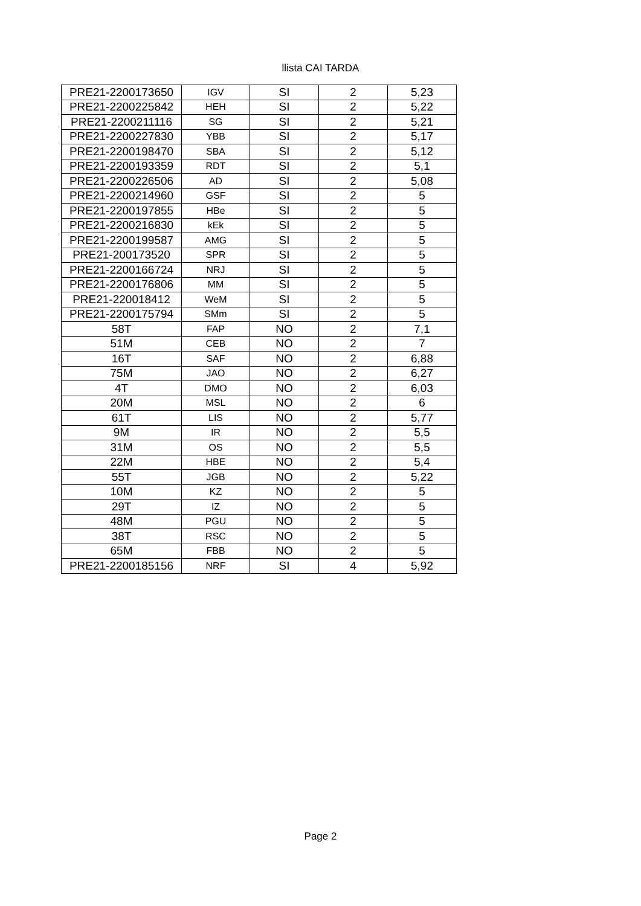llista CAI TARDA
| PRE21-2200173650 | IGV | SI | 2 | 5,23 |
| PRE21-2200225842 | HEH | SI | 2 | 5,22 |
| PRE21-2200211116 | SG | SI | 2 | 5,21 |
| PRE21-2200227830 | YBB | SI | 2 | 5,17 |
| PRE21-2200198470 | SBA | SI | 2 | 5,12 |
| PRE21-2200193359 | RDT | SI | 2 | 5,1 |
| PRE21-2200226506 | AD | SI | 2 | 5,08 |
| PRE21-2200214960 | GSF | SI | 2 | 5 |
| PRE21-2200197855 | HBe | SI | 2 | 5 |
| PRE21-2200216830 | kEk | SI | 2 | 5 |
| PRE21-2200199587 | AMG | SI | 2 | 5 |
| PRE21-200173520 | SPR | SI | 2 | 5 |
| PRE21-2200166724 | NRJ | SI | 2 | 5 |
| PRE21-2200176806 | MM | SI | 2 | 5 |
| PRE21-220018412 | WeM | SI | 2 | 5 |
| PRE21-2200175794 | SMm | SI | 2 | 5 |
| 58T | FAP | NO | 2 | 7,1 |
| 51M | CEB | NO | 2 | 7 |
| 16T | SAF | NO | 2 | 6,88 |
| 75M | JAO | NO | 2 | 6,27 |
| 4T | DMO | NO | 2 | 6,03 |
| 20M | MSL | NO | 2 | 6 |
| 61T | LIS | NO | 2 | 5,77 |
| 9M | IR | NO | 2 | 5,5 |
| 31M | OS | NO | 2 | 5,5 |
| 22M | HBE | NO | 2 | 5,4 |
| 55T | JGB | NO | 2 | 5,22 |
| 10M | KZ | NO | 2 | 5 |
| 29T | IZ | NO | 2 | 5 |
| 48M | PGU | NO | 2 | 5 |
| 38T | RSC | NO | 2 | 5 |
| 65M | FBB | NO | 2 | 5 |
| PRE21-2200185156 | NRF | SI | 4 | 5,92 |
Page 2